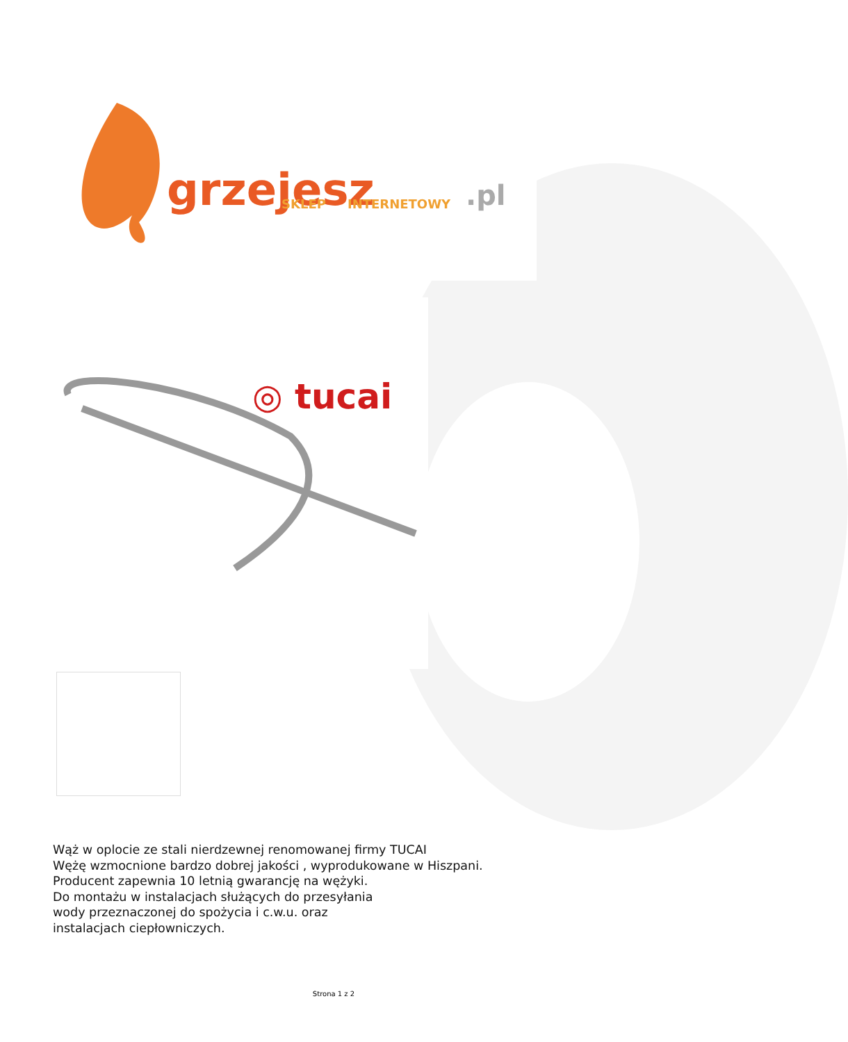grzejesz
.pl
SKLEP
INTERNETOWY
◎ tucai
Wąż w oplocie ze stali nierdzewnej renomowanej firmy TUCAI
Wężę wzmocnione bardzo dobrej jakości , wyprodukowane w Hiszpani.
Producent zapewnia 10 letnią gwarancję na wężyki.
Do montażu w instalacjach służących do przesyłania
wody przeznaczonej do spożycia i c.w.u. oraz
instalacjach ciepłowniczych.
Strona 1 z 2